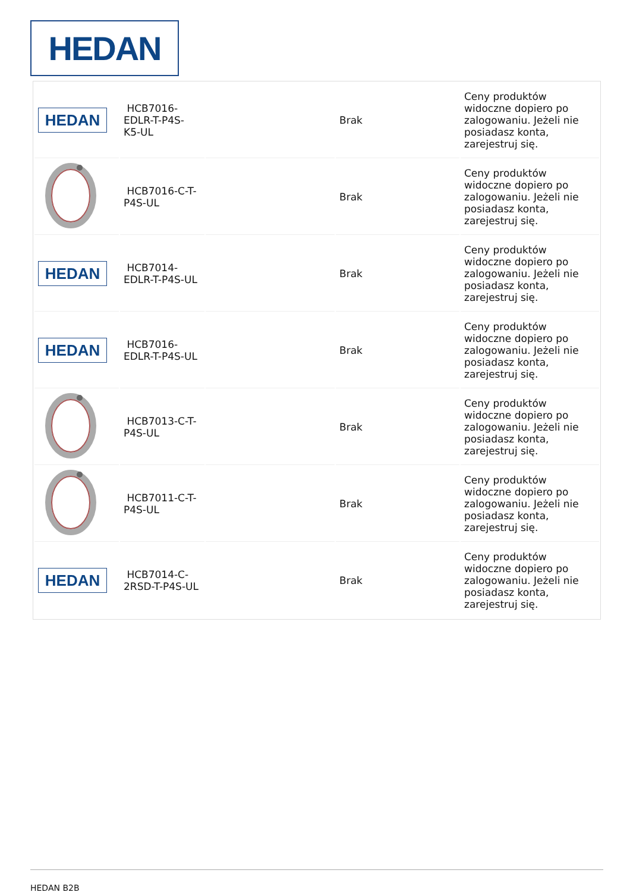HEDAN
| HEDAN | HCB7016- EDLR-T-P4S- K5-UL | | Brak | Ceny produktów widoczne dopiero po zalogowaniu. Jeżeli nie posiadasz konta, zarejestruj się. |
| | HCB7016-C-T- P4S-UL | | Brak | Ceny produktów widoczne dopiero po zalogowaniu. Jeżeli nie posiadasz konta, zarejestruj się. |
| HEDAN | HCB7014- EDLR-T-P4S-UL | | Brak | Ceny produktów widoczne dopiero po zalogowaniu. Jeżeli nie posiadasz konta, zarejestruj się. |
| HEDAN | HCB7016- EDLR-T-P4S-UL | | Brak | Ceny produktów widoczne dopiero po zalogowaniu. Jeżeli nie posiadasz konta, zarejestruj się. |
| | HCB7013-C-T- P4S-UL | | Brak | Ceny produktów widoczne dopiero po zalogowaniu. Jeżeli nie posiadasz konta, zarejestruj się. |
| | HCB7011-C-T- P4S-UL | | Brak | Ceny produktów widoczne dopiero po zalogowaniu. Jeżeli nie posiadasz konta, zarejestruj się. |
| HEDAN | HCB7014-C- 2RSD-T-P4S-UL | | Brak | Ceny produktów widoczne dopiero po zalogowaniu. Jeżeli nie posiadasz konta, zarejestruj się. |
HEDAN B2B